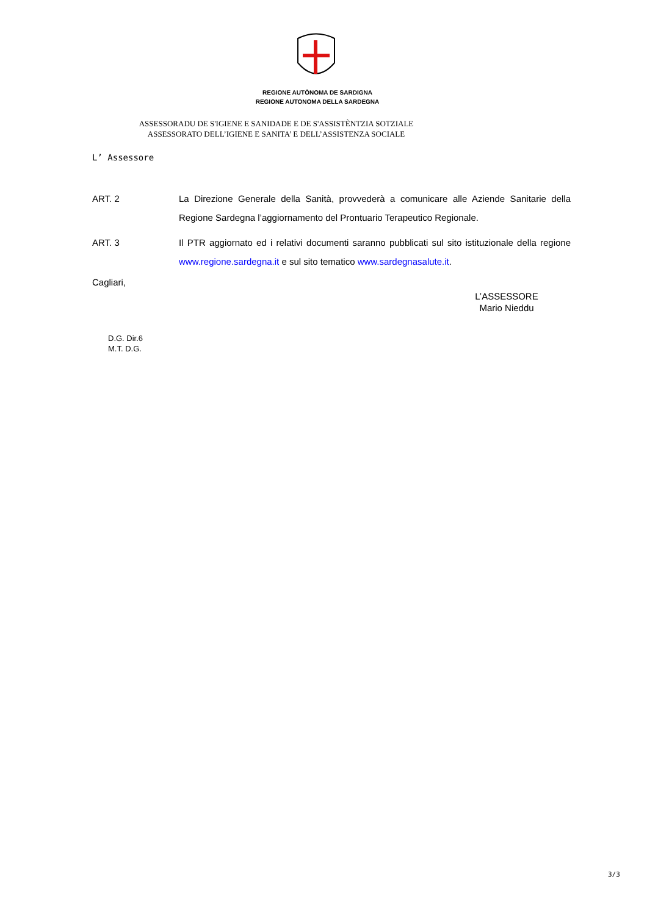REGIONE AUTÒNOMA DE SARDIGNA
REGIONE AUTONOMA DELLA SARDEGNA
ASSESSORADU DE S'IGIENE E SANIDADE E DE S'ASSISTÈNTZIA SOTZIALE
ASSESSORATO DELL’IGIENE E SANITA’ E DELL’ASSISTENZA SOCIALE
L’ Assessore
ART. 2 La Direzione Generale della Sanità, provvederà a comunicare alle Aziende Sanitarie della Regione Sardegna l’aggiornamento del Prontuario Terapeutico Regionale.
ART. 3 Il PTR aggiornato ed i relativi documenti saranno pubblicati sul sito istituzionale della regione www.regione.sardegna.it e sul sito tematico www.sardegnasalute.it.
Cagliari,
L’ASSESSORE
Mario Nieddu
D.G. Dir.6
M.T. D.G.
3/3